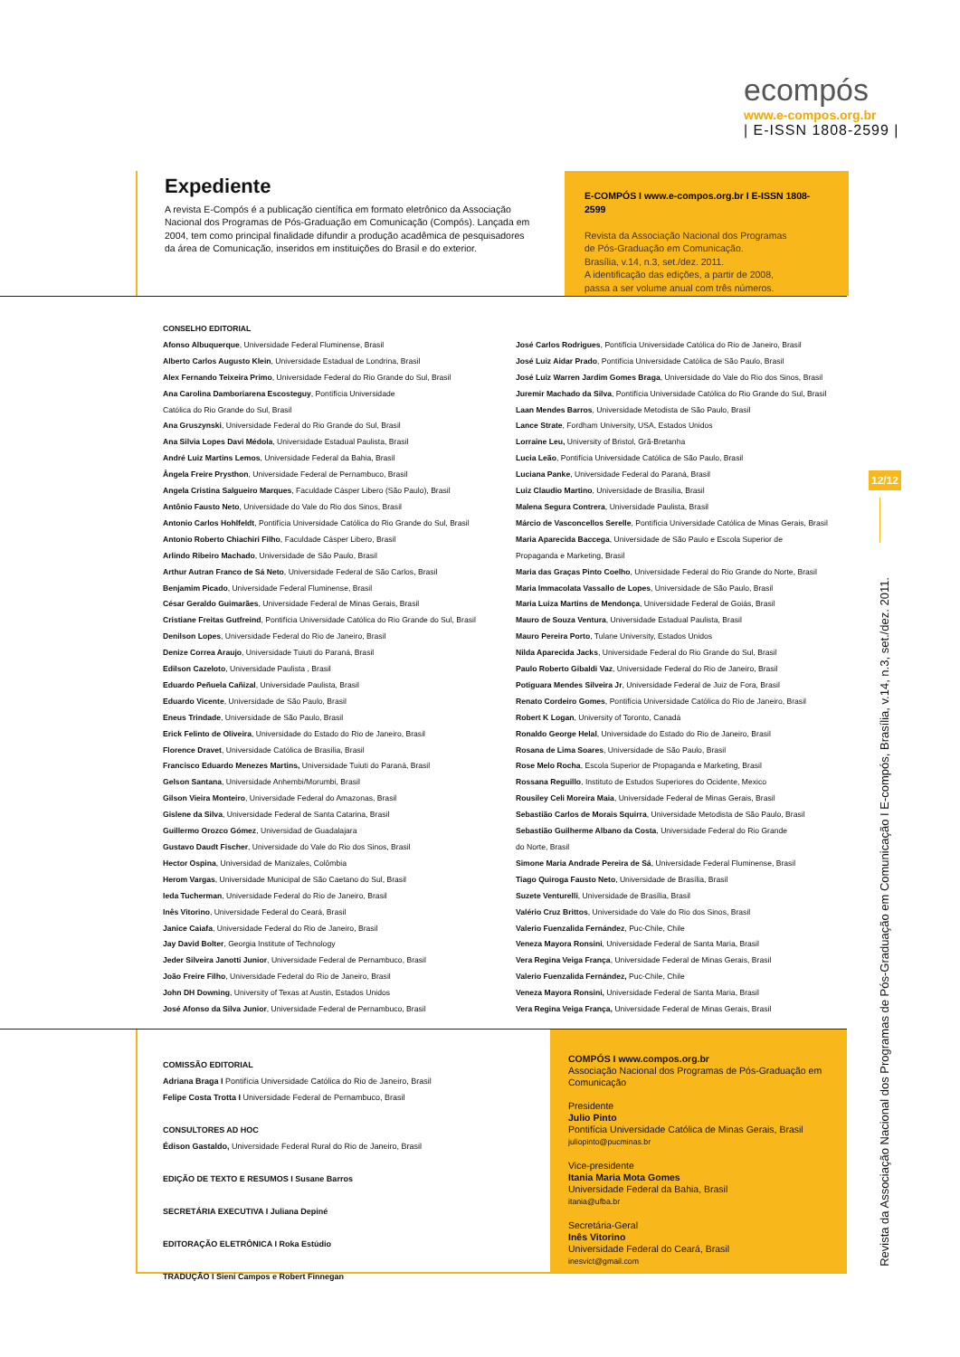ecompós
www.e-compos.org.br
| E-ISSN 1808-2599 |
Expediente
A revista E-Compós é a publicação científica em formato eletrônico da Associação Nacional dos Programas de Pós-Graduação em Comunicação (Compós). Lançada em 2004, tem como principal finalidade difundir a produção acadêmica de pesquisadores da área de Comunicação, inseridos em instituições do Brasil e do exterior.
E-COMPÓS I www.e-compos.org.br I E-ISSN 1808-2599
Revista da Associação Nacional dos Programas
de Pós-Graduação em Comunicação.
Brasília, v.14, n.3, set./dez. 2011.
A identificação das edições, a partir de 2008,
passa a ser volume anual com três números.
CONSELHO EDITORIAL
Afonso Albuquerque, Universidade Federal Fluminense, Brasil
Alberto Carlos Augusto Klein, Universidade Estadual de Londrina, Brasil
Alex Fernando Teixeira Primo, Universidade Federal do Rio Grande do Sul, Brasil
Ana Carolina Damboriarena Escosteguy, Pontifícia Universidade
Católica do Rio Grande do Sul, Brasil
Ana Gruszynski, Universidade Federal do Rio Grande do Sul, Brasil
Ana Silvia Lopes Davi Médola, Universidade Estadual Paulista, Brasil
André Luiz Martins Lemos, Universidade Federal da Bahia, Brasil
Ângela Freire Prysthon, Universidade Federal de Pernambuco, Brasil
Angela Cristina Salgueiro Marques, Faculdade Cásper Libero (São Paulo), Brasil
Antônio Fausto Neto, Universidade do Vale do Rio dos Sinos, Brasil
Antonio Carlos Hohlfeldt, Pontifícia Universidade Católica do Rio Grande do Sul, Brasil
Antonio Roberto Chiachiri Filho, Faculdade Cásper Libero, Brasil
Arlindo Ribeiro Machado, Universidade de São Paulo, Brasil
Arthur Autran Franco de Sá Neto, Universidade Federal de São Carlos, Brasil
Benjamim Picado, Universidade Federal Fluminense, Brasil
César Geraldo Guimarães, Universidade Federal de Minas Gerais, Brasil
Cristiane Freitas Gutfreind, Pontifícia Universidade Católica do Rio Grande do Sul, Brasil
Denilson Lopes, Universidade Federal do Rio de Janeiro, Brasil
Denize Correa Araujo, Universidade Tuiuti do Paraná, Brasil
Edilson Cazeloto, Universidade Paulista , Brasil
Eduardo Peñuela Cañizal, Universidade Paulista, Brasil
Eduardo Vicente, Universidade de São Paulo, Brasil
Eneus Trindade, Universidade de São Paulo, Brasil
Erick Felinto de Oliveira, Universidade do Estado do Rio de Janeiro, Brasil
Florence Dravet, Universidade Católica de Brasília, Brasil
Francisco Eduardo Menezes Martins, Universidade Tuiuti do Paraná, Brasil
Gelson Santana, Universidade Anhembi/Morumbi, Brasil
Gilson Vieira Monteiro, Universidade Federal do Amazonas, Brasil
Gislene da Silva, Universidade Federal de Santa Catarina, Brasil
Guillermo Orozco Gómez, Universidad de Guadalajara
Gustavo Daudt Fischer, Universidade do Vale do Rio dos Sinos, Brasil
Hector Ospina, Universidad de Manizales, Colômbia
Herom Vargas, Universidade Municipal de São Caetano do Sul, Brasil
Ieda Tucherman, Universidade Federal do Rio de Janeiro, Brasil
Inês Vitorino, Universidade Federal do Ceará, Brasil
Janice Caiafa, Universidade Federal do Rio de Janeiro, Brasil
Jay David Bolter, Georgia Institute of Technology
Jeder Silveira Janotti Junior, Universidade Federal de Pernambuco, Brasil
João Freire Filho, Universidade Federal do Rio de Janeiro, Brasil
John DH Downing, University of Texas at Austin, Estados Unidos
José Afonso da Silva Junior, Universidade Federal de Pernambuco, Brasil
José Carlos Rodrigues, Pontifícia Universidade Católica do Rio de Janeiro, Brasil
José Luiz Aidar Prado, Pontifícia Universidade Católica de São Paulo, Brasil
José Luiz Warren Jardim Gomes Braga, Universidade do Vale do Rio dos Sinos, Brasil
Juremir Machado da Silva, Pontifícia Universidade Católica do Rio Grande do Sul, Brasil
Laan Mendes Barros, Universidade Metodista de São Paulo, Brasil
Lance Strate, Fordham University, USA, Estados Unidos
Lorraine Leu, University of Bristol, Grã-Bretanha
Lucia Leão, Pontifícia Universidade Católica de São Paulo, Brasil
Luciana Panke, Universidade Federal do Paraná, Brasil
Luiz Claudio Martino, Universidade de Brasília, Brasil
Malena Segura Contrera, Universidade Paulista, Brasil
Márcio de Vasconcellos Serelle, Pontifícia Universidade Católica de Minas Gerais, Brasil
Maria Aparecida Baccega, Universidade de São Paulo e Escola Superior de
Propaganda e Marketing, Brasil
Maria das Graças Pinto Coelho, Universidade Federal do Rio Grande do Norte, Brasil
Maria Immacolata Vassallo de Lopes, Universidade de São Paulo, Brasil
Maria Luiza Martins de Mendonça, Universidade Federal de Goiás, Brasil
Mauro de Souza Ventura, Universidade Estadual Paulista, Brasil
Mauro Pereira Porto, Tulane University, Estados Unidos
Nilda Aparecida Jacks, Universidade Federal do Rio Grande do Sul, Brasil
Paulo Roberto Gibaldi Vaz, Universidade Federal do Rio de Janeiro, Brasil
Potiguara Mendes Silveira Jr, Universidade Federal de Juiz de Fora, Brasil
Renato Cordeiro Gomes, Pontifícia Universidade Católica do Rio de Janeiro, Brasil
Robert K Logan, University of Toronto, Canadá
Ronaldo George Helal, Universidade do Estado do Rio de Janeiro, Brasil
Rosana de Lima Soares, Universidade de São Paulo, Brasil
Rose Melo Rocha, Escola Superior de Propaganda e Marketing, Brasil
Rossana Reguillo, Instituto de Estudos Superiores do Ocidente, Mexico
Rousiley Celi Moreira Maia, Universidade Federal de Minas Gerais, Brasil
Sebastião Carlos de Morais Squirra, Universidade Metodista de São Paulo, Brasil
Sebastião Guilherme Albano da Costa, Universidade Federal do Rio Grande
do Norte, Brasil
Simone Maria Andrade Pereira de Sá, Universidade Federal Fluminense, Brasil
Tiago Quiroga Fausto Neto, Universidade de Brasília, Brasil
Suzete Venturelli, Universidade de Brasília, Brasil
Valério Cruz Brittos, Universidade do Vale do Rio dos Sinos, Brasil
Valerio Fuenzalida Fernández, Puc-Chile, Chile
Veneza Mayora Ronsini, Universidade Federal de Santa Maria, Brasil
Vera Regina Veiga França, Universidade Federal de Minas Gerais, Brasil
Valerio Fuenzalida Fernández, Puc-Chile, Chile
Veneza Mayora Ronsini, Universidade Federal de Santa Maria, Brasil
Vera Regina Veiga França, Universidade Federal de Minas Gerais, Brasil
COMISSÃO EDITORIAL
Adriana Braga I Pontifícia Universidade Católica do Rio de Janeiro, Brasil
Felipe Costa Trotta I Universidade Federal de Pernambuco, Brasil
CONSULTORES AD HOC
Édison Gastaldo, Universidade Federal Rural do Rio de Janeiro, Brasil
EDIÇÃO DE TEXTO E RESUMOS I Susane Barros
SECRETÁRIA EXECUTIVA I Juliana Depiné
EDITORAÇÃO ELETRÔNICA I Roka Estúdio
TRADUÇÃO I Sieni Campos e Robert Finnegan
COMPÓS I www.compos.org.br
Associação Nacional dos Programas de Pós-Graduação em Comunicação
Presidente
Julio Pinto
Pontifícia Universidade Católica de Minas Gerais, Brasil
juliopinto@pucminas.br
Vice-presidente
Itania Maria Mota Gomes
Universidade Federal da Bahia, Brasil
itania@ufba.br
Secretária-Geral
Inês Vitorino
Universidade Federal do Ceará, Brasil
inesvict@gmail.com
12/12
Revista da Associação Nacional dos Programas de Pós-Graduação em Comunicação I E-compós, Brasília, v.14, n.3, set./dez. 2011.